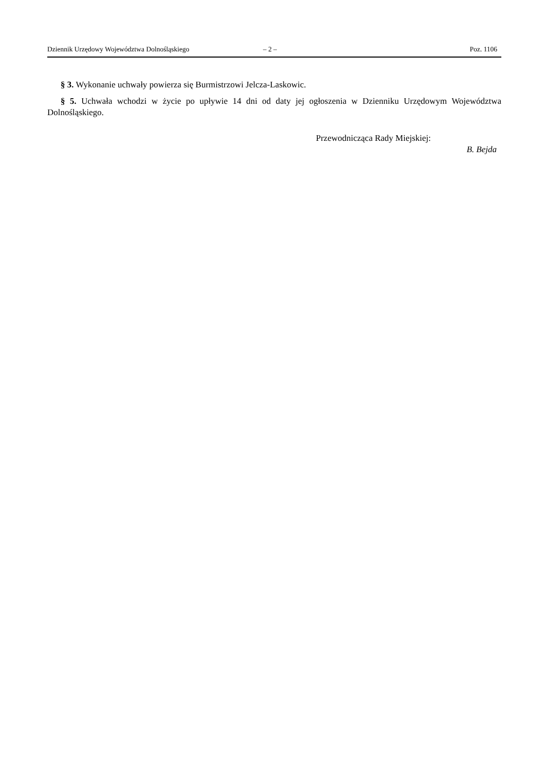Dziennik Urzędowy Województwa Dolnośląskiego – 2 – Poz. 1106
§ 3. Wykonanie uchwały powierza się Burmistrzowi Jelcza-Laskowic.
§ 5. Uchwała wchodzi w życie po upływie 14 dni od daty jej ogłoszenia w Dzienniku Urzędowym Województwa Dolnośląskiego.
Przewodnicząca Rady Miejskiej:
B. Bejda